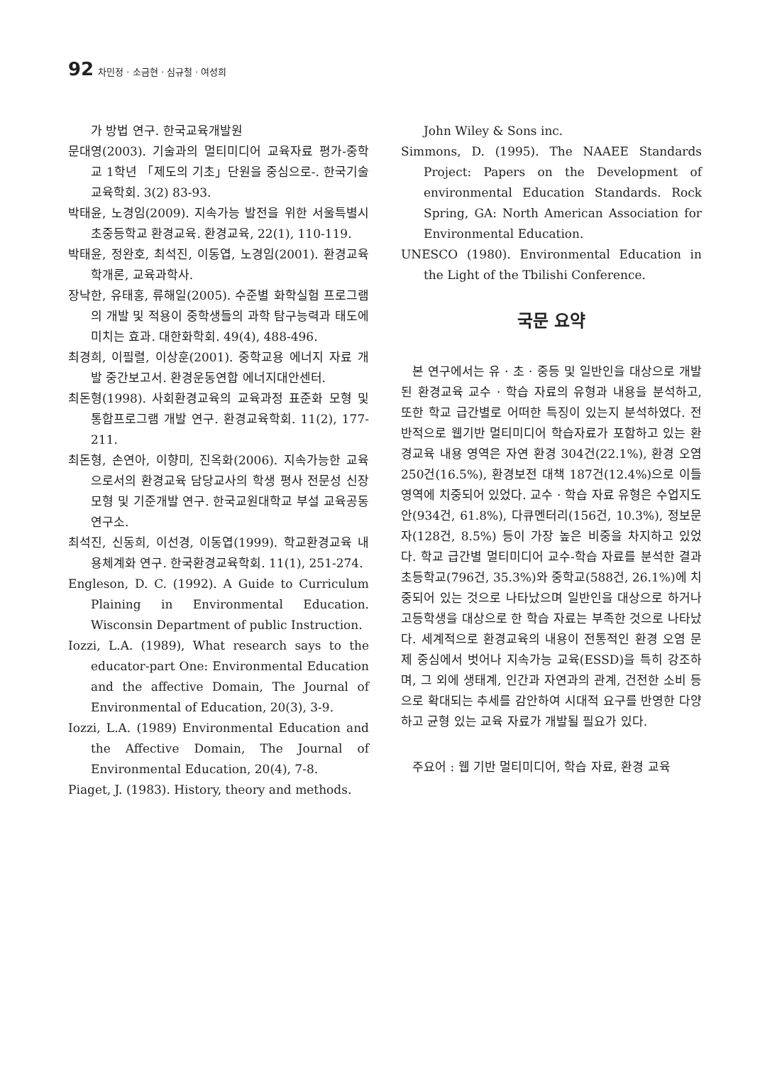92 차민정 · 소금현 · 심규철 · 여성희
가 방법 연구. 한국교육개발원
문대영(2003). 기술과의 멀티미디어 교육자료 평가-중학교 1학년 「제도의 기초」단원을 중심으로-. 한국기술교육학회. 3(2) 83-93.
박태윤, 노경임(2009). 지속가능 발전을 위한 서울특별시 초중등학교 환경교육. 환경교육, 22(1), 110-119.
박태윤, 정완호, 최석진, 이동엽, 노경임(2001). 환경교육학개론, 교육과학사.
장낙한, 유태홍, 류해일(2005). 수준별 화학실험 프로그램의 개발 및 적용이 중학생들의 과학 탐구능력과 태도에 미치는 효과. 대한화학회. 49(4), 488-496.
최경희, 이필렬, 이상훈(2001). 중학교용 에너지 자료 개발 중간보고서. 환경운동연합 에너지대안센터.
최돈형(1998). 사회환경교육의 교육과정 표준화 모형 및 통합프로그램 개발 연구. 환경교육학회. 11(2), 177-211.
최돈형, 손연아, 이향미, 진옥화(2006). 지속가능한 교육으로서의 환경교육 담당교사의 학생 평사 전문성 신장 모형 및 기준개발 연구. 한국교원대학교 부설 교육공동 연구소.
최석진, 신동희, 이선경, 이동엽(1999). 학교환경교육 내용체계화 연구. 한국환경교육학회. 11(1), 251-274.
Engleson, D. C. (1992). A Guide to Curriculum Plaining in Environmental Education. Wisconsin Department of public Instruction.
Iozzi, L.A. (1989), What research says to the educator-part One: Environmental Education and the affective Domain, The Journal of Environmental of Education, 20(3), 3-9.
Iozzi, L.A. (1989) Environmental Education and the Affective Domain, The Journal of Environmental Education, 20(4), 7-8.
Piaget, J. (1983). History, theory and methods.
John Wiley & Sons inc.
Simmons, D. (1995). The NAAEE Standards Project: Papers on the Development of environmental Education Standards. Rock Spring, GA: North American Association for Environmental Education.
UNESCO (1980). Environmental Education in the Light of the Tbilishi Conference.
국문 요약
본 연구에서는 유 · 초 · 중등 및 일반인을 대상으로 개발된 환경교육 교수 · 학습 자료의 유형과 내용을 분석하고, 또한 학교 급간별로 어떠한 특징이 있는지 분석하였다. 전반적으로 웹기반 멀티미디어 학습자료가 포함하고 있는 환경교육 내용 영역은 자연 환경 304건(22.1%), 환경 오염 250건(16.5%), 환경보전 대책 187건(12.4%)으로 이들 영역에 치중되어 있었다. 교수 · 학습 자료 유형은 수업지도안(934건, 61.8%), 다큐멘터리(156건, 10.3%), 정보문자(128건, 8.5%) 등이 가장 높은 비중을 차지하고 있었다. 학교 급간별 멀티미디어 교수-학습 자료를 분석한 결과 초등학교(796건, 35.3%)와 중학교(588건, 26.1%)에 치중되어 있는 것으로 나타났으며 일반인을 대상으로 하거나 고등학생을 대상으로 한 학습 자료는 부족한 것으로 나타났다. 세계적으로 환경교육의 내용이 전통적인 환경 오염 문제 중심에서 벗어나 지속가능 교육(ESSD)을 특히 강조하며, 그 외에 생태계, 인간과 자연과의 관계, 건전한 소비 등으로 확대되는 추세를 감안하여 시대적 요구를 반영한 다양하고 균형 있는 교육 자료가 개발될 필요가 있다.
주요어 : 웹 기반 멀티미디어, 학습 자료, 환경 교육